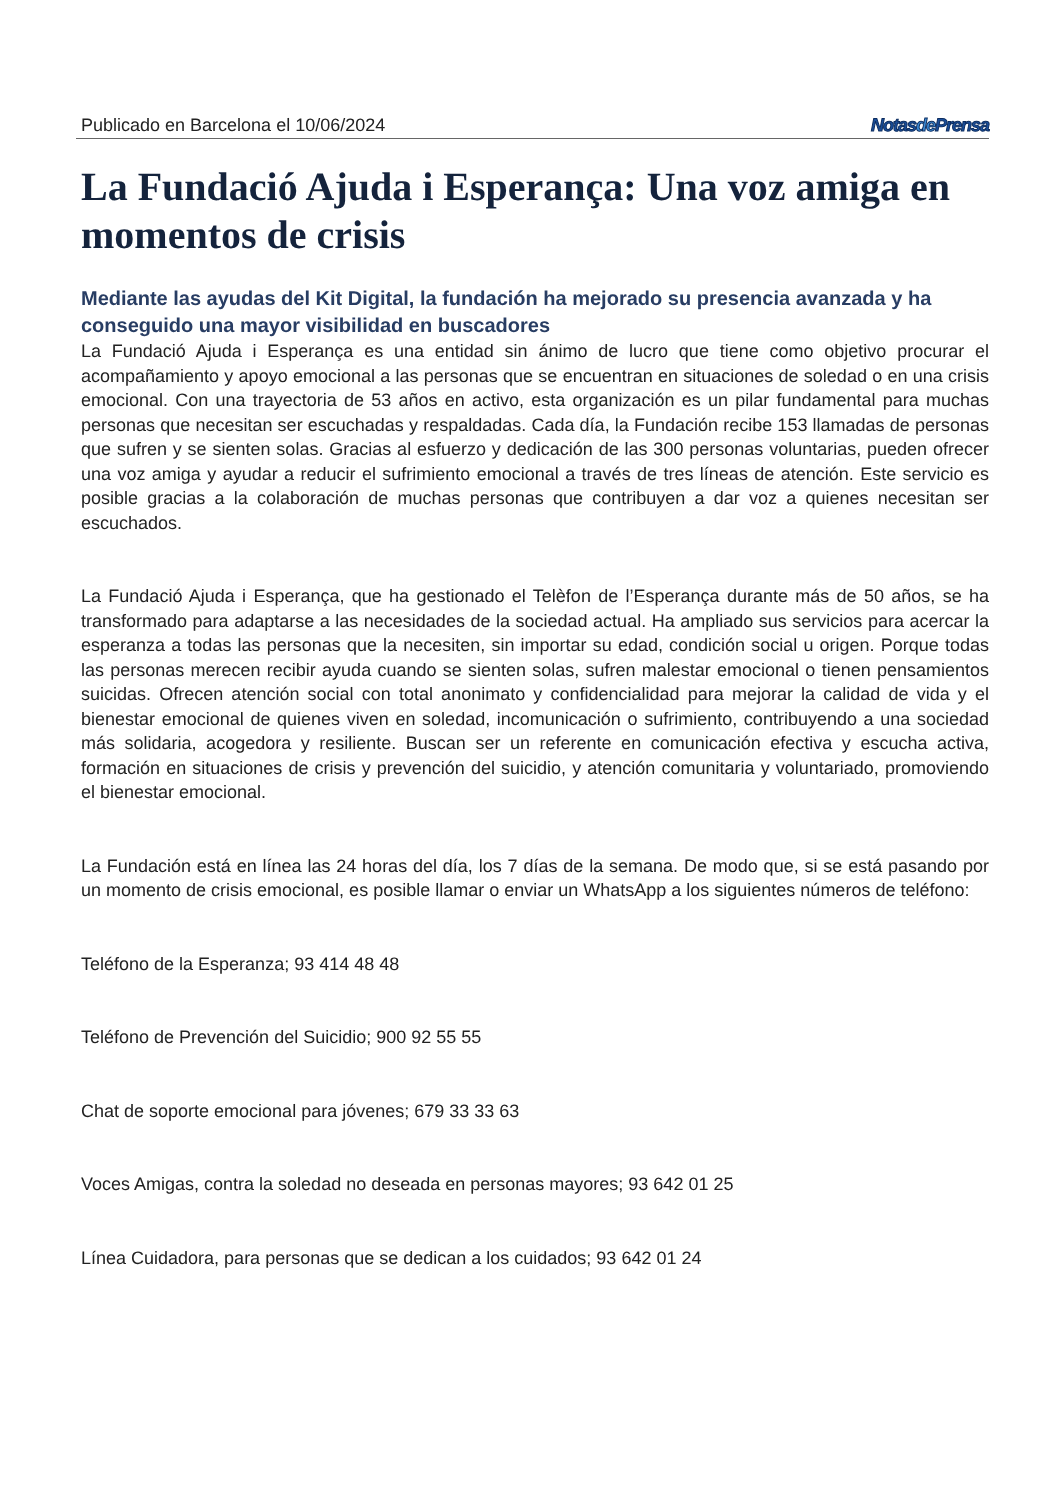Publicado en Barcelona el 10/06/2024 Notasde Prensa
La Fundació Ajuda i Esperança: Una voz amiga en momentos de crisis
Mediante las ayudas del Kit Digital, la fundación ha mejorado su presencia avanzada y ha conseguido una mayor visibilidad en buscadores
La Fundació Ajuda i Esperança es una entidad sin ánimo de lucro que tiene como objetivo procurar el acompañamiento y apoyo emocional a las personas que se encuentran en situaciones de soledad o en una crisis emocional. Con una trayectoria de 53 años en activo, esta organización es un pilar fundamental para muchas personas que necesitan ser escuchadas y respaldadas. Cada día, la Fundación recibe 153 llamadas de personas que sufren y se sienten solas. Gracias al esfuerzo y dedicación de las 300 personas voluntarias, pueden ofrecer una voz amiga y ayudar a reducir el sufrimiento emocional a través de tres líneas de atención. Este servicio es posible gracias a la colaboración de muchas personas que contribuyen a dar voz a quienes necesitan ser escuchados.
La Fundació Ajuda i Esperança, que ha gestionado el Telèfon de l’Esperança durante más de 50 años, se ha transformado para adaptarse a las necesidades de la sociedad actual. Ha ampliado sus servicios para acercar la esperanza a todas las personas que la necesiten, sin importar su edad, condición social u origen. Porque todas las personas merecen recibir ayuda cuando se sienten solas, sufren malestar emocional o tienen pensamientos suicidas. Ofrecen atención social con total anonimato y confidencialidad para mejorar la calidad de vida y el bienestar emocional de quienes viven en soledad, incomunicación o sufrimiento, contribuyendo a una sociedad más solidaria, acogedora y resiliente. Buscan ser un referente en comunicación efectiva y escucha activa, formación en situaciones de crisis y prevención del suicidio, y atención comunitaria y voluntariado, promoviendo el bienestar emocional.
La Fundación está en línea las 24 horas del día, los 7 días de la semana. De modo que, si se está pasando por un momento de crisis emocional, es posible llamar o enviar un WhatsApp a los siguientes números de teléfono:
Teléfono de la Esperanza; 93 414 48 48
Teléfono de Prevención del Suicidio; 900 92 55 55
Chat de soporte emocional para jóvenes; 679 33 33 63
Voces Amigas, contra la soledad no deseada en personas mayores; 93 642 01 25
Línea Cuidadora, para personas que se dedican a los cuidados; 93 642 01 24